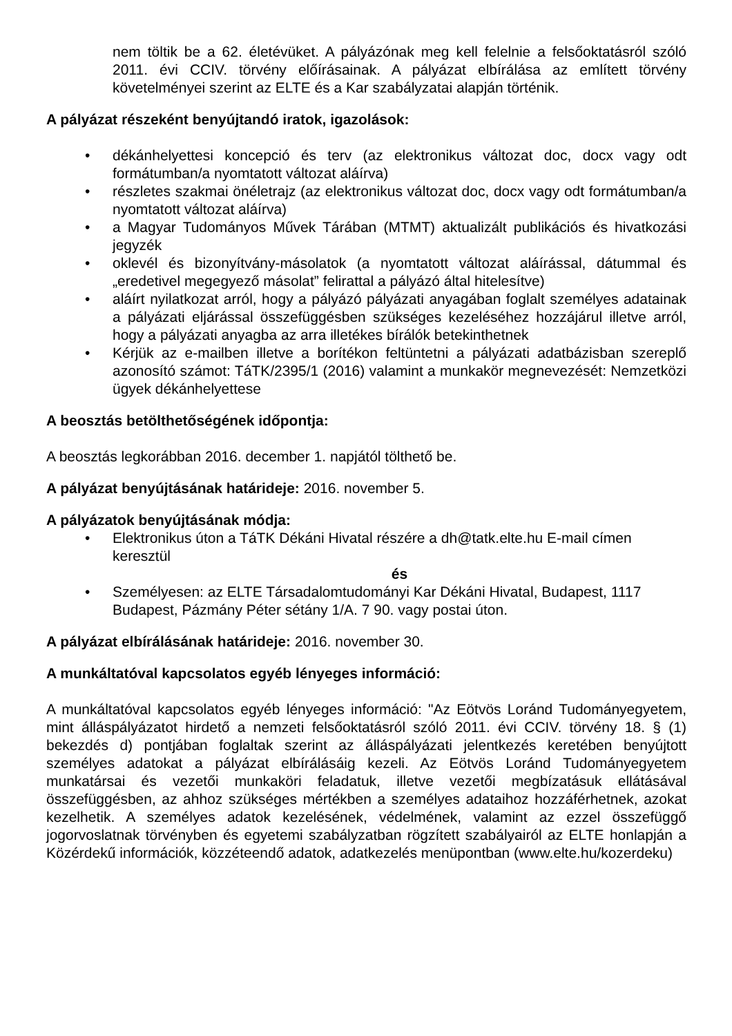nem töltik be a 62. életévüket. A pályázónak meg kell felelnie a felsőoktatásról szóló 2011. évi CCIV. törvény előírásainak. A pályázat elbírálása az említett törvény követelményei szerint az ELTE és a Kar szabályzatai alapján történik.
A pályázat részeként benyújtandó iratok, igazolások:
• dékánhelyettesi koncepció és terv (az elektronikus változat doc, docx vagy odt formátumban/a nyomtatott változat aláírva)
• részletes szakmai önéletrajz (az elektronikus változat doc, docx vagy odt formátumban/a nyomtatott változat aláírva)
• a Magyar Tudományos Művek Tárában (MTMT) aktualizált publikációs és hivatkozási jegyzék
• oklevél és bizonyítvány-másolatok (a nyomtatott változat aláírással, dátummal és „eredetivel megegyező másolat” felirattal a pályázó által hitelesítve)
• aláírt nyilatkozat arról, hogy a pályázó pályázati anyagában foglalt személyes adatainak a pályázati eljárással összefüggésben szükséges kezeléséhez hozzájárul illetve arról, hogy a pályázati anyagba az arra illetékes bírálók betekinthetnek
• Kérjük az e-mailben illetve a borítékon feltüntetni a pályázati adatbázisban szereplő azonosító számot: TáTK/2395/1 (2016) valamint a munkakör megnevezését: Nemzetközi ügyek dékánhelyettese
A beosztás betölthetőségének időpontja:
A beosztás legkorábban 2016. december 1. napjától tölthető be.
A pályázat benyújtásának határideje: 2016. november 5.
A pályázatok benyújtásának módja:
• Elektronikus úton a TáTK Dékáni Hivatal részére a dh@tatk.elte.hu E-mail címen keresztül
és
• Személyesen: az ELTE Társadalomtudományi Kar Dékáni Hivatal, Budapest, 1117 Budapest, Pázmány Péter sétány 1/A. 7 90. vagy postai úton.
A pályázat elbírálásának határideje: 2016. november 30.
A munkáltatóval kapcsolatos egyéb lényeges információ:
A munkáltatóval kapcsolatos egyéb lényeges információ: "Az Eötvös Loránd Tudományegyetem, mint álláspályázatot hirdető a nemzeti felsőoktatásról szóló 2011. évi CCIV. törvény 18. § (1) bekezdés d) pontjában foglaltak szerint az álláspályázati jelentkezés keretében benyújtott személyes adatokat a pályázat elbírálásáig kezeli. Az Eötvös Loránd Tudományegyetem munkatársai és vezetői munkaköri feladatuk, illetve vezetői megbízatásuk ellátásával összefüggésben, az ahhoz szükséges mértékben a személyes adataihoz hozzáférhetnek, azokat kezelhetik. A személyes adatok kezelésének, védelmének, valamint az ezzel összefüggő jogorvoslatnak törvényben és egyetemi szabályzatban rögzített szabályairól az ELTE honlapján a Közérdekű információk, közzéteendő adatok, adatkezelés menüpontban (www.elte.hu/kozerdeku)